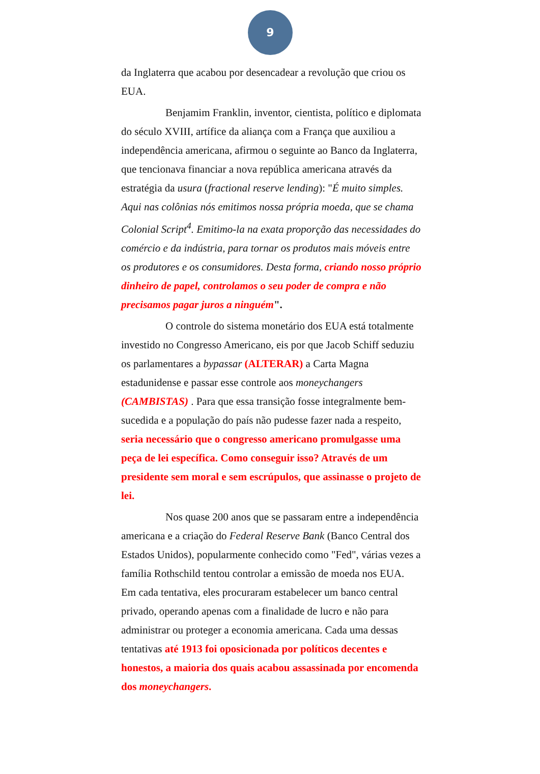9
da Inglaterra que acabou por desencadear a revolução que criou os EUA.
Benjamim Franklin, inventor, cientista, político e diplomata do século XVIII, artífice da aliança com a França que auxiliou a independência americana, afirmou o seguinte ao Banco da Inglaterra, que tencionava financiar a nova república americana através da estratégia da usura (fractional reserve lending): "É muito simples. Aqui nas colônias nós emitimos nossa própria moeda, que se chama Colonial Script<sup>4</sup>. Emitimo-la na exata proporção das necessidades do comércio e da indústria, para tornar os produtos mais móveis entre os produtores e os consumidores. Desta forma, criando nosso próprio dinheiro de papel, controlamos o seu poder de compra e não precisamos pagar juros a ninguém".
O controle do sistema monetário dos EUA está totalmente investido no Congresso Americano, eis por que Jacob Schiff seduziu os parlamentares a bypassar (ALTERAR) a Carta Magna estadunidense e passar esse controle aos moneychangers (CAMBISTAS) . Para que essa transição fosse integralmente bem-sucedida e a população do país não pudesse fazer nada a respeito, seria necessário que o congresso americano promulgasse uma peça de lei específica. Como conseguir isso? Através de um presidente sem moral e sem escrúpulos, que assinasse o projeto de lei.
Nos quase 200 anos que se passaram entre a independência americana e a criação do Federal Reserve Bank (Banco Central dos Estados Unidos), popularmente conhecido como "Fed", várias vezes a família Rothschild tentou controlar a emissão de moeda nos EUA. Em cada tentativa, eles procuraram estabelecer um banco central privado, operando apenas com a finalidade de lucro e não para administrar ou proteger a economia americana. Cada uma dessas tentativas até 1913 foi oposicionada por políticos decentes e honestos, a maioria dos quais acabou assassinada por encomenda dos moneychangers.